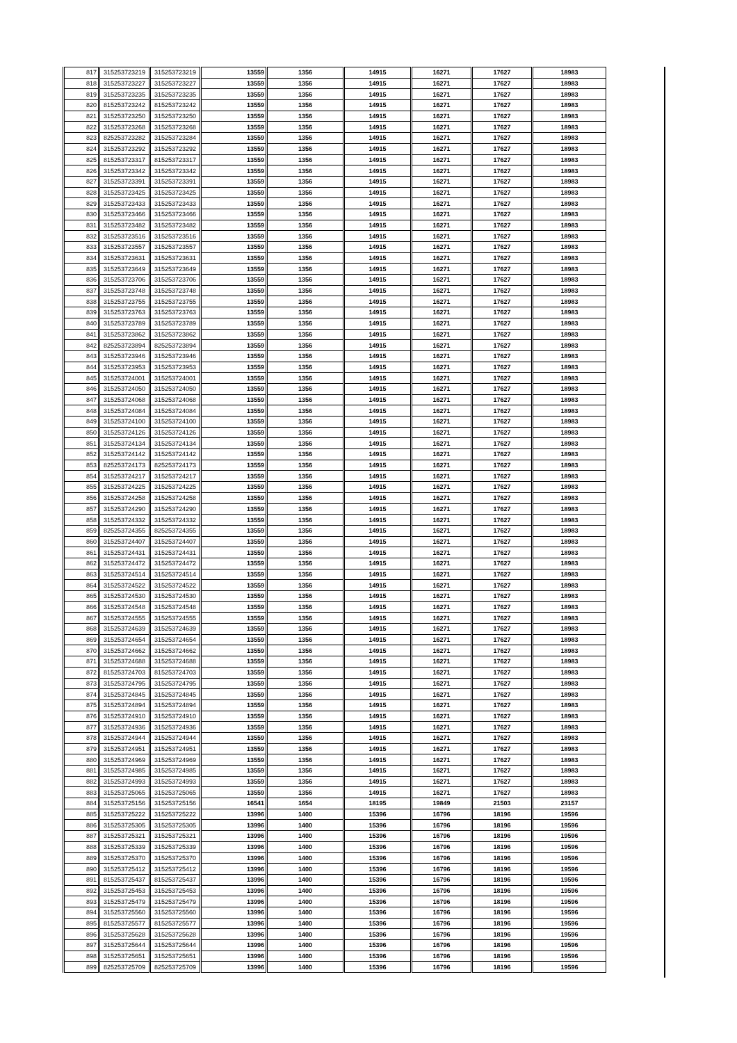| 817 | 315253723219 | 315253723219 | 13559 | 1356 | 14915 | 16271 | 17627 | 18983 |
| 818 | 315253723227 | 315253723227 | 13559 | 1356 | 14915 | 16271 | 17627 | 18983 |
| 819 | 315253723235 | 315253723235 | 13559 | 1356 | 14915 | 16271 | 17627 | 18983 |
| 820 | 815253723242 | 815253723242 | 13559 | 1356 | 14915 | 16271 | 17627 | 18983 |
| 821 | 315253723250 | 315253723250 | 13559 | 1356 | 14915 | 16271 | 17627 | 18983 |
| 822 | 315253723268 | 315253723268 | 13559 | 1356 | 14915 | 16271 | 17627 | 18983 |
| 823 | 825253723282 | 315253723284 | 13559 | 1356 | 14915 | 16271 | 17627 | 18983 |
| 824 | 315253723292 | 315253723292 | 13559 | 1356 | 14915 | 16271 | 17627 | 18983 |
| 825 | 815253723317 | 815253723317 | 13559 | 1356 | 14915 | 16271 | 17627 | 18983 |
| 826 | 315253723342 | 315253723342 | 13559 | 1356 | 14915 | 16271 | 17627 | 18983 |
| 827 | 315253723391 | 315253723391 | 13559 | 1356 | 14915 | 16271 | 17627 | 18983 |
| 828 | 315253723425 | 315253723425 | 13559 | 1356 | 14915 | 16271 | 17627 | 18983 |
| 829 | 315253723433 | 315253723433 | 13559 | 1356 | 14915 | 16271 | 17627 | 18983 |
| 830 | 315253723466 | 315253723466 | 13559 | 1356 | 14915 | 16271 | 17627 | 18983 |
| 831 | 315253723482 | 315253723482 | 13559 | 1356 | 14915 | 16271 | 17627 | 18983 |
| 832 | 315253723516 | 315253723516 | 13559 | 1356 | 14915 | 16271 | 17627 | 18983 |
| 833 | 315253723557 | 315253723557 | 13559 | 1356 | 14915 | 16271 | 17627 | 18983 |
| 834 | 315253723631 | 315253723631 | 13559 | 1356 | 14915 | 16271 | 17627 | 18983 |
| 835 | 315253723649 | 315253723649 | 13559 | 1356 | 14915 | 16271 | 17627 | 18983 |
| 836 | 315253723706 | 315253723706 | 13559 | 1356 | 14915 | 16271 | 17627 | 18983 |
| 837 | 315253723748 | 315253723748 | 13559 | 1356 | 14915 | 16271 | 17627 | 18983 |
| 838 | 315253723755 | 315253723755 | 13559 | 1356 | 14915 | 16271 | 17627 | 18983 |
| 839 | 315253723763 | 315253723763 | 13559 | 1356 | 14915 | 16271 | 17627 | 18983 |
| 840 | 315253723789 | 315253723789 | 13559 | 1356 | 14915 | 16271 | 17627 | 18983 |
| 841 | 315253723862 | 315253723862 | 13559 | 1356 | 14915 | 16271 | 17627 | 18983 |
| 842 | 825253723894 | 825253723894 | 13559 | 1356 | 14915 | 16271 | 17627 | 18983 |
| 843 | 315253723946 | 315253723946 | 13559 | 1356 | 14915 | 16271 | 17627 | 18983 |
| 844 | 315253723953 | 315253723953 | 13559 | 1356 | 14915 | 16271 | 17627 | 18983 |
| 845 | 315253724001 | 315253724001 | 13559 | 1356 | 14915 | 16271 | 17627 | 18983 |
| 846 | 315253724050 | 315253724050 | 13559 | 1356 | 14915 | 16271 | 17627 | 18983 |
| 847 | 315253724068 | 315253724068 | 13559 | 1356 | 14915 | 16271 | 17627 | 18983 |
| 848 | 315253724084 | 315253724084 | 13559 | 1356 | 14915 | 16271 | 17627 | 18983 |
| 849 | 315253724100 | 315253724100 | 13559 | 1356 | 14915 | 16271 | 17627 | 18983 |
| 850 | 315253724126 | 315253724126 | 13559 | 1356 | 14915 | 16271 | 17627 | 18983 |
| 851 | 315253724134 | 315253724134 | 13559 | 1356 | 14915 | 16271 | 17627 | 18983 |
| 852 | 315253724142 | 315253724142 | 13559 | 1356 | 14915 | 16271 | 17627 | 18983 |
| 853 | 825253724173 | 825253724173 | 13559 | 1356 | 14915 | 16271 | 17627 | 18983 |
| 854 | 315253724217 | 315253724217 | 13559 | 1356 | 14915 | 16271 | 17627 | 18983 |
| 855 | 315253724225 | 315253724225 | 13559 | 1356 | 14915 | 16271 | 17627 | 18983 |
| 856 | 315253724258 | 315253724258 | 13559 | 1356 | 14915 | 16271 | 17627 | 18983 |
| 857 | 315253724290 | 315253724290 | 13559 | 1356 | 14915 | 16271 | 17627 | 18983 |
| 858 | 315253724332 | 315253724332 | 13559 | 1356 | 14915 | 16271 | 17627 | 18983 |
| 859 | 825253724355 | 825253724355 | 13559 | 1356 | 14915 | 16271 | 17627 | 18983 |
| 860 | 315253724407 | 315253724407 | 13559 | 1356 | 14915 | 16271 | 17627 | 18983 |
| 861 | 315253724431 | 315253724431 | 13559 | 1356 | 14915 | 16271 | 17627 | 18983 |
| 862 | 315253724472 | 315253724472 | 13559 | 1356 | 14915 | 16271 | 17627 | 18983 |
| 863 | 315253724514 | 315253724514 | 13559 | 1356 | 14915 | 16271 | 17627 | 18983 |
| 864 | 315253724522 | 315253724522 | 13559 | 1356 | 14915 | 16271 | 17627 | 18983 |
| 865 | 315253724530 | 315253724530 | 13559 | 1356 | 14915 | 16271 | 17627 | 18983 |
| 866 | 315253724548 | 315253724548 | 13559 | 1356 | 14915 | 16271 | 17627 | 18983 |
| 867 | 315253724555 | 315253724555 | 13559 | 1356 | 14915 | 16271 | 17627 | 18983 |
| 868 | 315253724639 | 315253724639 | 13559 | 1356 | 14915 | 16271 | 17627 | 18983 |
| 869 | 315253724654 | 315253724654 | 13559 | 1356 | 14915 | 16271 | 17627 | 18983 |
| 870 | 315253724662 | 315253724662 | 13559 | 1356 | 14915 | 16271 | 17627 | 18983 |
| 871 | 315253724688 | 315253724688 | 13559 | 1356 | 14915 | 16271 | 17627 | 18983 |
| 872 | 815253724703 | 815253724703 | 13559 | 1356 | 14915 | 16271 | 17627 | 18983 |
| 873 | 315253724795 | 315253724795 | 13559 | 1356 | 14915 | 16271 | 17627 | 18983 |
| 874 | 315253724845 | 315253724845 | 13559 | 1356 | 14915 | 16271 | 17627 | 18983 |
| 875 | 315253724894 | 315253724894 | 13559 | 1356 | 14915 | 16271 | 17627 | 18983 |
| 876 | 315253724910 | 315253724910 | 13559 | 1356 | 14915 | 16271 | 17627 | 18983 |
| 877 | 315253724936 | 315253724936 | 13559 | 1356 | 14915 | 16271 | 17627 | 18983 |
| 878 | 315253724944 | 315253724944 | 13559 | 1356 | 14915 | 16271 | 17627 | 18983 |
| 879 | 315253724951 | 315253724951 | 13559 | 1356 | 14915 | 16271 | 17627 | 18983 |
| 880 | 315253724969 | 315253724969 | 13559 | 1356 | 14915 | 16271 | 17627 | 18983 |
| 881 | 315253724985 | 315253724985 | 13559 | 1356 | 14915 | 16271 | 17627 | 18983 |
| 882 | 315253724993 | 315253724993 | 13559 | 1356 | 14915 | 16271 | 17627 | 18983 |
| 883 | 315253725065 | 315253725065 | 13559 | 1356 | 14915 | 16271 | 17627 | 18983 |
| 884 | 315253725156 | 315253725156 | 16541 | 1654 | 18195 | 19849 | 21503 | 23157 |
| 885 | 315253725222 | 315253725222 | 13996 | 1400 | 15396 | 16796 | 18196 | 19596 |
| 886 | 315253725305 | 315253725305 | 13996 | 1400 | 15396 | 16796 | 18196 | 19596 |
| 887 | 315253725321 | 315253725321 | 13996 | 1400 | 15396 | 16796 | 18196 | 19596 |
| 888 | 315253725339 | 315253725339 | 13996 | 1400 | 15396 | 16796 | 18196 | 19596 |
| 889 | 315253725370 | 315253725370 | 13996 | 1400 | 15396 | 16796 | 18196 | 19596 |
| 890 | 315253725412 | 315253725412 | 13996 | 1400 | 15396 | 16796 | 18196 | 19596 |
| 891 | 815253725437 | 815253725437 | 13996 | 1400 | 15396 | 16796 | 18196 | 19596 |
| 892 | 315253725453 | 315253725453 | 13996 | 1400 | 15396 | 16796 | 18196 | 19596 |
| 893 | 315253725479 | 315253725479 | 13996 | 1400 | 15396 | 16796 | 18196 | 19596 |
| 894 | 315253725560 | 315253725560 | 13996 | 1400 | 15396 | 16796 | 18196 | 19596 |
| 895 | 815253725577 | 815253725577 | 13996 | 1400 | 15396 | 16796 | 18196 | 19596 |
| 896 | 315253725628 | 315253725628 | 13996 | 1400 | 15396 | 16796 | 18196 | 19596 |
| 897 | 315253725644 | 315253725644 | 13996 | 1400 | 15396 | 16796 | 18196 | 19596 |
| 898 | 315253725651 | 315253725651 | 13996 | 1400 | 15396 | 16796 | 18196 | 19596 |
| 899 | 825253725709 | 825253725709 | 13996 | 1400 | 15396 | 16796 | 18196 | 19596 |